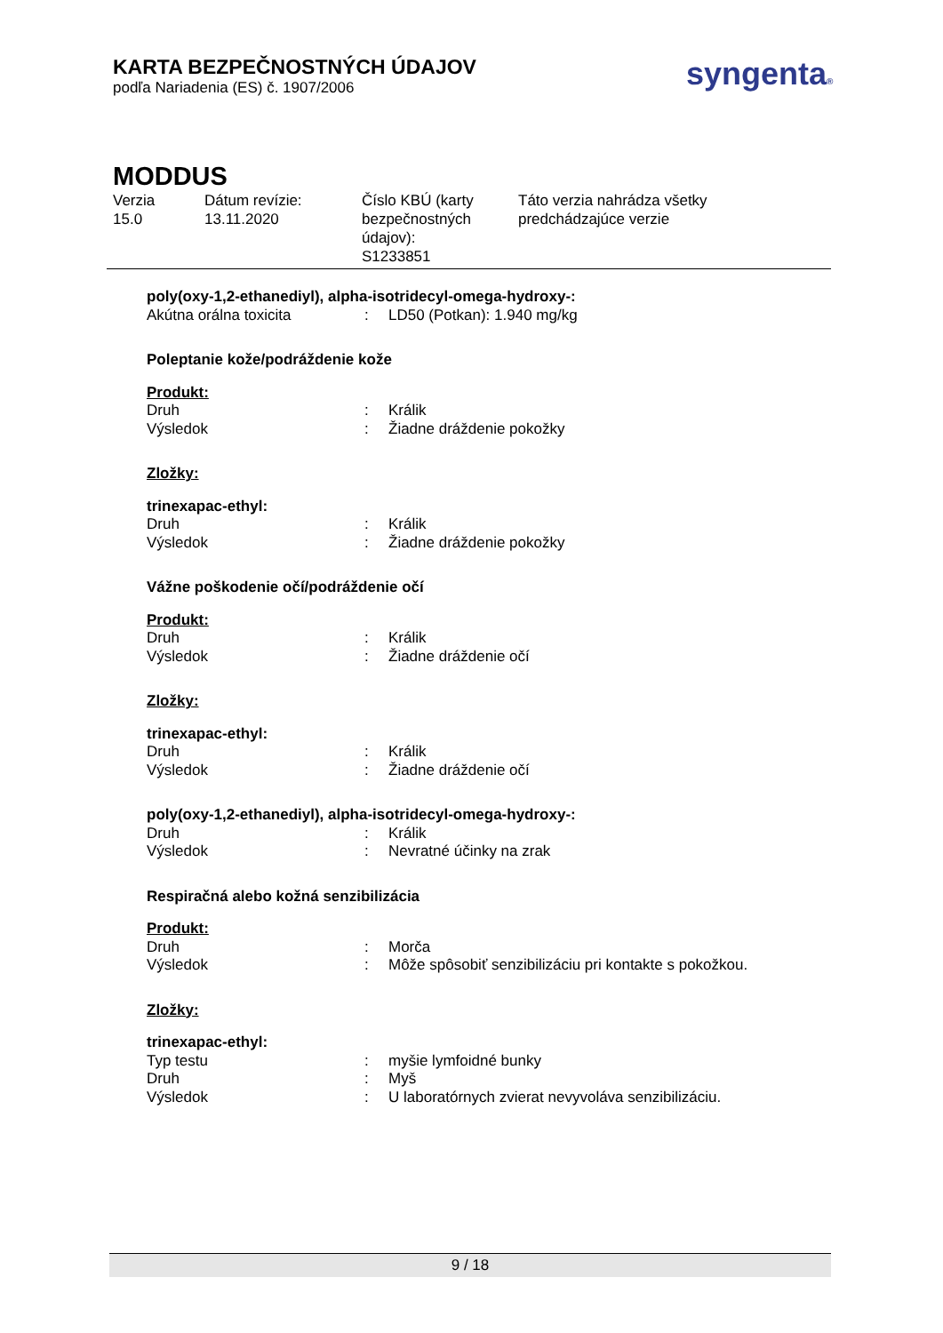KARTA BEZPEČNOSTNÝCH ÚDAJOV
podľa Nariadenia (ES) č. 1907/2006
syngenta®
MODDUS
Verzia
15.0
Dátum revízie:
13.11.2020
Číslo KBÚ (karty bezpečnostných údajov):
S1233851
Táto verzia nahrádza všetky
predchádzajúce verzie
poly(oxy-1,2-ethanediyl), alpha-isotridecyl-omega-hydroxy-:
Akútna orálna toxicita : LD50 (Potkan): 1.940 mg/kg
Poleptanie kože/podráždenie kože
Produkt:
Druh : Králik
Výsledok : Žiadne dráždenie pokožky
Zložky:
trinexapac-ethyl:
Druh : Králik
Výsledok : Žiadne dráždenie pokožky
Vážne poškodenie očí/podráždenie očí
Produkt:
Druh : Králik
Výsledok : Žiadne dráždenie očí
Zložky:
trinexapac-ethyl:
Druh : Králik
Výsledok : Žiadne dráždenie očí
poly(oxy-1,2-ethanediyl), alpha-isotridecyl-omega-hydroxy-:
Druh : Králik
Výsledok : Nevratné účinky na zrak
Respiračná alebo kožná senzibilizácia
Produkt:
Druh : Morča
Výsledok : Môže spôsobiť senzibilizáciu pri kontakte s pokožkou.
Zložky:
trinexapac-ethyl:
Typ testu : myšie lymfoidné bunky
Druh : Myš
Výsledok : U laboratórnych zvierat nevyvoláva senzibilizáciu.
9 / 18